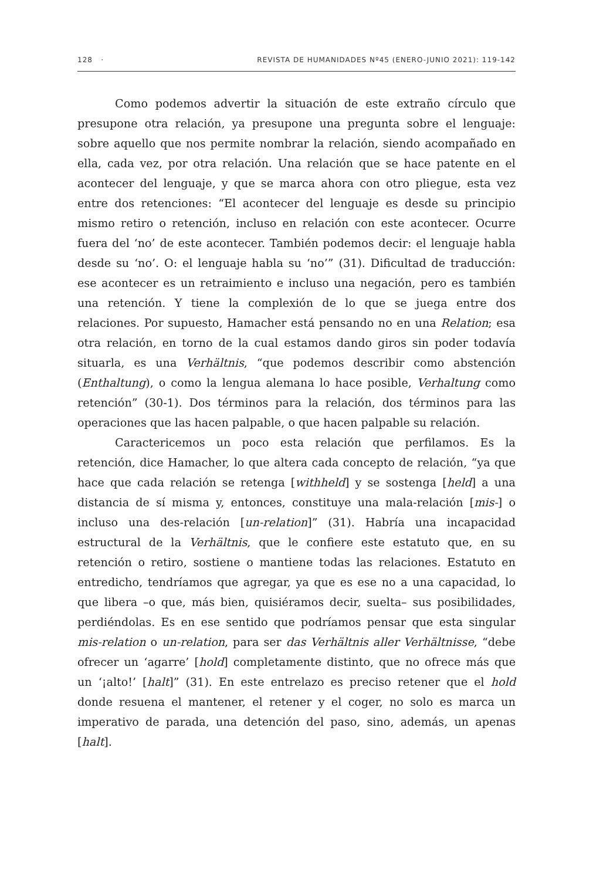128 · REVISTA DE HUMANIDADES Nº45 (ENERO-JUNIO 2021): 119-142
Como podemos advertir la situación de este extraño círculo que presupone otra relación, ya presupone una pregunta sobre el lenguaje: sobre aquello que nos permite nombrar la relación, siendo acompañado en ella, cada vez, por otra relación. Una relación que se hace patente en el acontecer del lenguaje, y que se marca ahora con otro pliegue, esta vez entre dos retenciones: “El acontecer del lenguaje es desde su principio mismo retiro o retención, incluso en relación con este acontecer. Ocurre fuera del ‘no’ de este acontecer. También podemos decir: el lenguaje habla desde su ‘no’. O: el lenguaje habla su ‘no’” (31). Dificultad de traducción: ese acontecer es un retraimiento e incluso una negación, pero es también una retención. Y tiene la complexión de lo que se juega entre dos relaciones. Por supuesto, Hamacher está pensando no en una Relation; esa otra relación, en torno de la cual estamos dando giros sin poder todavía situarla, es una Verhältnis, “que podemos describir como abstención (Enthaltung), o como la lengua alemana lo hace posible, Verhaltung como retención” (30-1). Dos términos para la relación, dos términos para las operaciones que las hacen palpable, o que hacen palpable su relación.
Caractericemos un poco esta relación que perfilamos. Es la retención, dice Hamacher, lo que altera cada concepto de relación, “ya que hace que cada relación se retenga [withheld] y se sostenga [held] a una distancia de sí misma y, entonces, constituye una mala-relación [mis-] o incluso una des-relación [un-relation]” (31). Habría una incapacidad estructural de la Verhältnis, que le confiere este estatuto que, en su retención o retiro, sostiene o mantiene todas las relaciones. Estatuto en entredicho, tendríamos que agregar, ya que es ese no a una capacidad, lo que libera –o que, más bien, quisiéramos decir, suelta– sus posibilidades, perdiéndolas. Es en ese sentido que podríamos pensar que esta singular mis-relation o un-relation, para ser das Verhältnis aller Verhältnisse, “debe ofrecer un ‘agarre’ [hold] completamente distinto, que no ofrece más que un ‘¡alto!’ [halt]” (31). En este entrelazo es preciso retener que el hold donde resuena el mantener, el retener y el coger, no solo es marca un imperativo de parada, una detención del paso, sino, además, un apenas [halt].